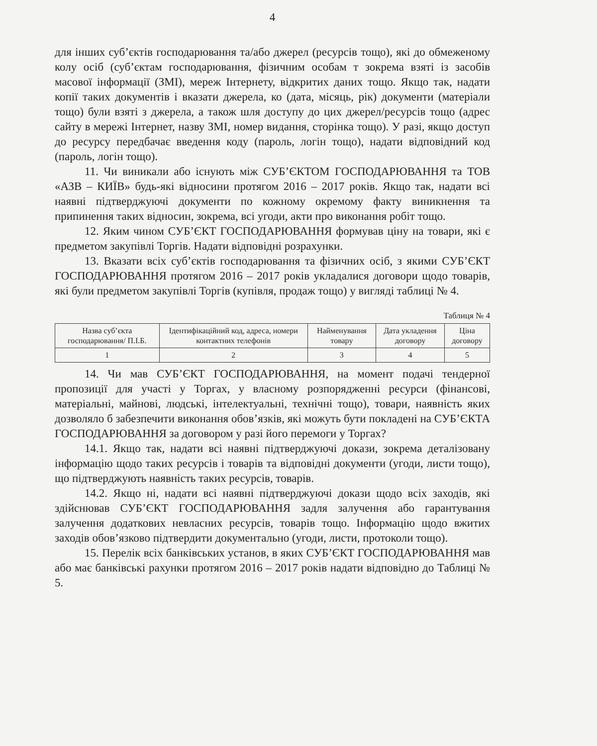4
для інших суб’єктів господарювання та/або джерел (ресурсів тощо), які до обмеженому колу осіб (суб’єктам господарювання, фізичним особам т зокрема взяті із засобів масової інформації (ЗМІ), мереж Інтернету, відкритих даних тощо. Якщо так, надати копії таких документів і вказати джерела, ко (дата, місяць, рік) документи (матеріали тощо) були взяті з джерела, а також шля доступу до цих джерел/ресурсів тощо (адрес сайту в мережі Інтернет, назву ЗМІ, номер видання, сторінка тощо). У разі, якщо доступ до ресурсу передбачає введення коду (пароль, логін тощо), надати відповідний код (пароль, логін тощо).
11. Чи виникали або існують між СУБ’ЄКТОМ ГОСПОДАРЮВАННЯ та ТОВ «АЗВ – КИЇВ» будь-які відносини протягом 2016 – 2017 років. Якщо так, надати всі наявні підтверджуючі документи по кожному окремому факту виникнення та припинення таких відносин, зокрема, всі угоди, акти про виконання робіт тощо.
12. Яким чином СУБ’ЄКТ ГОСПОДАРЮВАННЯ формував ціну на товари, які є предметом закупівлі Торгів. Надати відповідні розрахунки.
13. Вказати всіх суб’єктів господарювання та фізичних осіб, з якими СУБ’ЄКТ ГОСПОДАРЮВАННЯ протягом 2016 – 2017 років укладалися договори щодо товарів, які були предметом закупівлі Торгів (купівля, продаж тощо) у вигляді таблиці № 4.
Таблиця № 4
| Назва суб’єкта господарювання/ П.І.Б. | Ідентифікаційний код, адреса, номери контактних телефонів | Найменування товару | Дата укладення договору | Ціна договору |
| --- | --- | --- | --- | --- |
| 1 | 2 | 3 | 4 | 5 |
14. Чи мав СУБ’ЄКТ ГОСПОДАРЮВАННЯ, на момент подачі тендерної пропозиції для участі у Торгах, у власному розпорядженні ресурси (фінансові, матеріальні, майнові, людські, інтелектуальні, технічні тощо), товари, наявність яких дозволяло б забезпечити виконання обов’язків, які можуть бути покладені на СУБ’ЄКТА ГОСПОДАРЮВАННЯ за договором у разі його перемоги у Торгах?
14.1. Якщо так, надати всі наявні підтверджуючі докази, зокрема деталізовану інформацію щодо таких ресурсів і товарів та відповідні документи (угоди, листи тощо), що підтверджують наявність таких ресурсів, товарів.
14.2. Якщо ні, надати всі наявні підтверджуючі докази щодо всіх заходів, які здійснював СУБ’ЄКТ ГОСПОДАРЮВАННЯ задля залучення або гарантування залучення додаткових невласних ресурсів, товарів тощо. Інформацію щодо вжитих заходів обов’язково підтвердити документально (угоди, листи, протоколи тощо).
15. Перелік всіх банківських установ, в яких СУБ’ЄКТ ГОСПОДАРЮВАННЯ мав або має банківські рахунки протягом 2016 – 2017 років надати відповідно до Таблиці № 5.